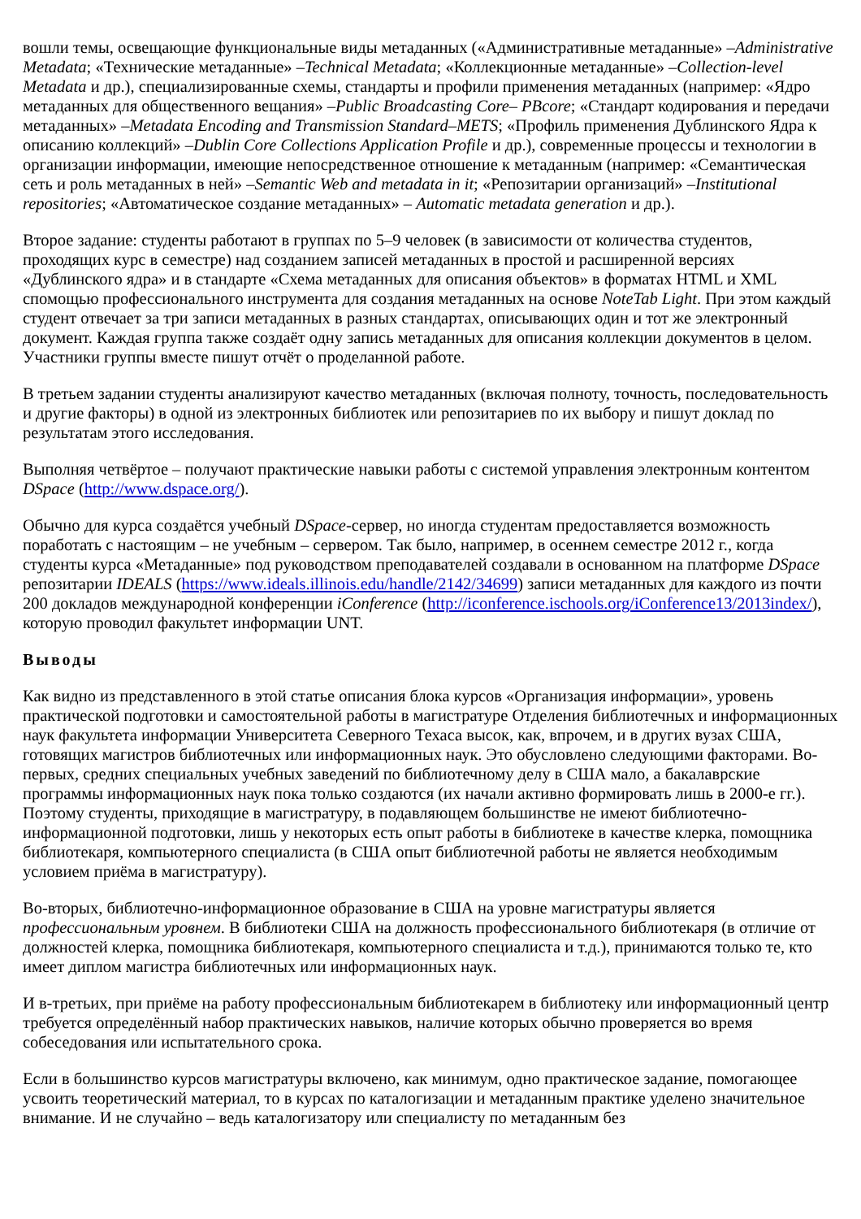вошли темы, освещающие функциональные виды метаданных («Административные метаданные» –Administrative Metadata; «Технические метаданные» –Technical Metadata; «Коллекционные метаданные» –Collection-level Metadata и др.), специализированные схемы, стандарты и профили применения метаданных (например: «Ядро метаданных для общественного вещания» –Public Broadcasting Core– PBcore; «Стандарт кодирования и передачи метаданных» –Metadata Encoding and Transmission Standard–METS; «Профиль применения Дублинского Ядра к описанию коллекций» –Dublin Core Collections Application Profile и др.), современные процессы и технологии в организации информации, имеющие непосредственное отношение к метаданным (например: «Семантическая сеть и роль метаданных в ней» –Semantic Web and metadata in it; «Репозитарии организаций» –Institutional repositories; «Автоматическое создание метаданных» – Automatic metadata generation и др.).
Второе задание: студенты работают в группах по 5–9 человек (в зависимости от количества студентов, проходящих курс в семестре) над созданием записей метаданных в простой и расширенной версиях «Дублинского ядра» и в стандарте «Схема метаданных для описания объектов» в форматах HTML и XML спомощью профессионального инструмента для создания метаданных на основе NoteTab Light. При этом каждый студент отвечает за три записи метаданных в разных стандартах, описывающих один и тот же электронный документ. Каждая группа также создаёт одну запись метаданных для описания коллекции документов в целом. Участники группы вместе пишут отчёт о проделанной работе.
В третьем задании студенты анализируют качество метаданных (включая полноту, точность, последовательность и другие факторы) в одной из электронных библиотек или репозитариев по их выбору и пишут доклад по результатам этого исследования.
Выполняя четвёртое – получают практические навыки работы с системой управления электронным контентом DSpace (http://www.dspace.org/).
Обычно для курса создаётся учебный DSpace-сервер, но иногда студентам предоставляется возможность поработать с настоящим – не учебным – сервером. Так было, например, в осеннем семестре 2012 г., когда студенты курса «Метаданные» под руководством преподавателей создавали в основанном на платформе DSpace репозитарии IDEALS (https://www.ideals.illinois.edu/handle/2142/34699) записи метаданных для каждого из почти 200 докладов международной конференции iConference (http://iconference.ischools.org/iConference13/2013index/), которую проводил факультет информации UNT.
Выводы
Как видно из представленного в этой статье описания блока курсов «Организация информации», уровень практической подготовки и самостоятельной работы в магистратуре Отделения библиотечных и информационных наук факультета информации Университета Северного Техаса высок, как, впрочем, и в других вузах США, готовящих магистров библиотечных или информационных наук. Это обусловлено следующими факторами. Во-первых, средних специальных учебных заведений по библиотечному делу в США мало, а бакалаврские программы информационных наук пока только создаются (их начали активно формировать лишь в 2000-е гг.). Поэтому студенты, приходящие в магистратуру, в подавляющем большинстве не имеют библиотечно-информационной подготовки, лишь у некоторых есть опыт работы в библиотеке в качестве клерка, помощника библиотекаря, компьютерного специалиста (в США опыт библиотечной работы не является необходимым условием приёма в магистратуру).
Во-вторых, библиотечно-информационное образование в США на уровне магистратуры является профессиональным уровнем. В библиотеки США на должность профессионального библиотекаря (в отличие от должностей клерка, помощника библиотекаря, компьютерного специалиста и т.д.), принимаются только те, кто имеет диплом магистра библиотечных или информационных наук.
И в-третьих, при приёме на работу профессиональным библиотекарем в библиотеку или информационный центр требуется определённый набор практических навыков, наличие которых обычно проверяется во время собеседования или испытательного срока.
Если в большинство курсов магистратуры включено, как минимум, одно практическое задание, помогающее усвоить теоретический материал, то в курсах по каталогизации и метаданным практике уделено значительное внимание. И не случайно – ведь каталогизатору или специалисту по метаданным без